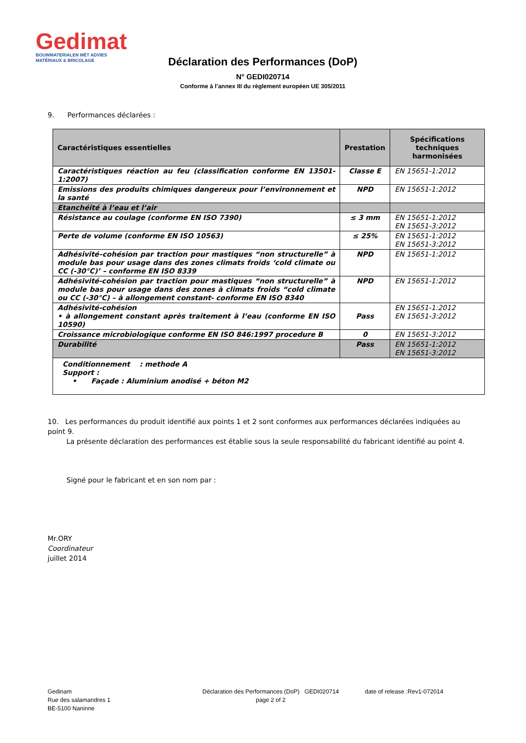Gedimat
BOUWMATERIALEN MÈT ADVIES
MATÉRIAUX & BRICOLAGE
Déclaration des Performances (DoP)
N° GEDI020714
Conforme à l’annex III du règlement européen UE 305/2011
9. Performances déclarées :
| Caractéristiques essentielles | Prestation | Spécifications techniques harmonisées |
| --- | --- | --- |
| Caractéristiques réaction au feu (classification conforme EN 13501-1:2007) | Classe E | EN 15651-1:2012 |
| Emissions des produits chimiques dangereux pour l’environnement et la santé | NPD | EN 15651-1:2012 |
| Etanchéité à l’eau et l’air | | |
| Résistance au coulage (conforme EN ISO 7390) | ≤ 3 mm | EN 15651-1:2012 EN 15651-3:2012 |
| Perte de volume (conforme EN ISO 10563) | ≤ 25% | EN 15651-1:2012 EN 15651-3:2012 |
| Adhésivité–cohésion par traction pour mastiques “non structurelle” à module bas pour usage dans des zones climats froids ‘cold climate ou CC (-30°C)’ – conforme EN ISO 8339 | NPD | EN 15651-1:2012 |
| Adhésivité-cohésion par traction pour mastiques “non structurelle” à module bas pour usage dans des zones à climats froids “cold climate ou CC (-30°C) – à allongement constant- conforme EN ISO 8340 | NPD | EN 15651-1:2012 |
| Adhésivité-cohésion • à allongement constant après traitement à l’eau (conforme EN ISO 10590) | Pass | EN 15651-1:2012 EN 15651-3:2012 |
| Croissance microbiologique conforme EN ISO 846:1997 procedure B | 0 | EN 15651-3:2012 |
| Durabilité | Pass | EN 15651-1:2012 EN 15651-3:2012 |
| Conditionnement : methode A Support : • Façade : Aluminium anodisé + béton M2 | | |
10. Les performances du produit identifié aux points 1 et 2 sont conformes aux performances déclarées indiquées au point 9.
La présente déclaration des performances est établie sous la seule responsabilité du fabricant identifié au point 4.
Signé pour le fabricant et en son nom par :
Mr.ORY
Coordinateur
juillet 2014
Gedinam
Rue des salamandres 1
BE-5100 Naninne
Déclaration des Performances (DoP) GEDI020714
page 2 of 2
date of release :Rev1-072014